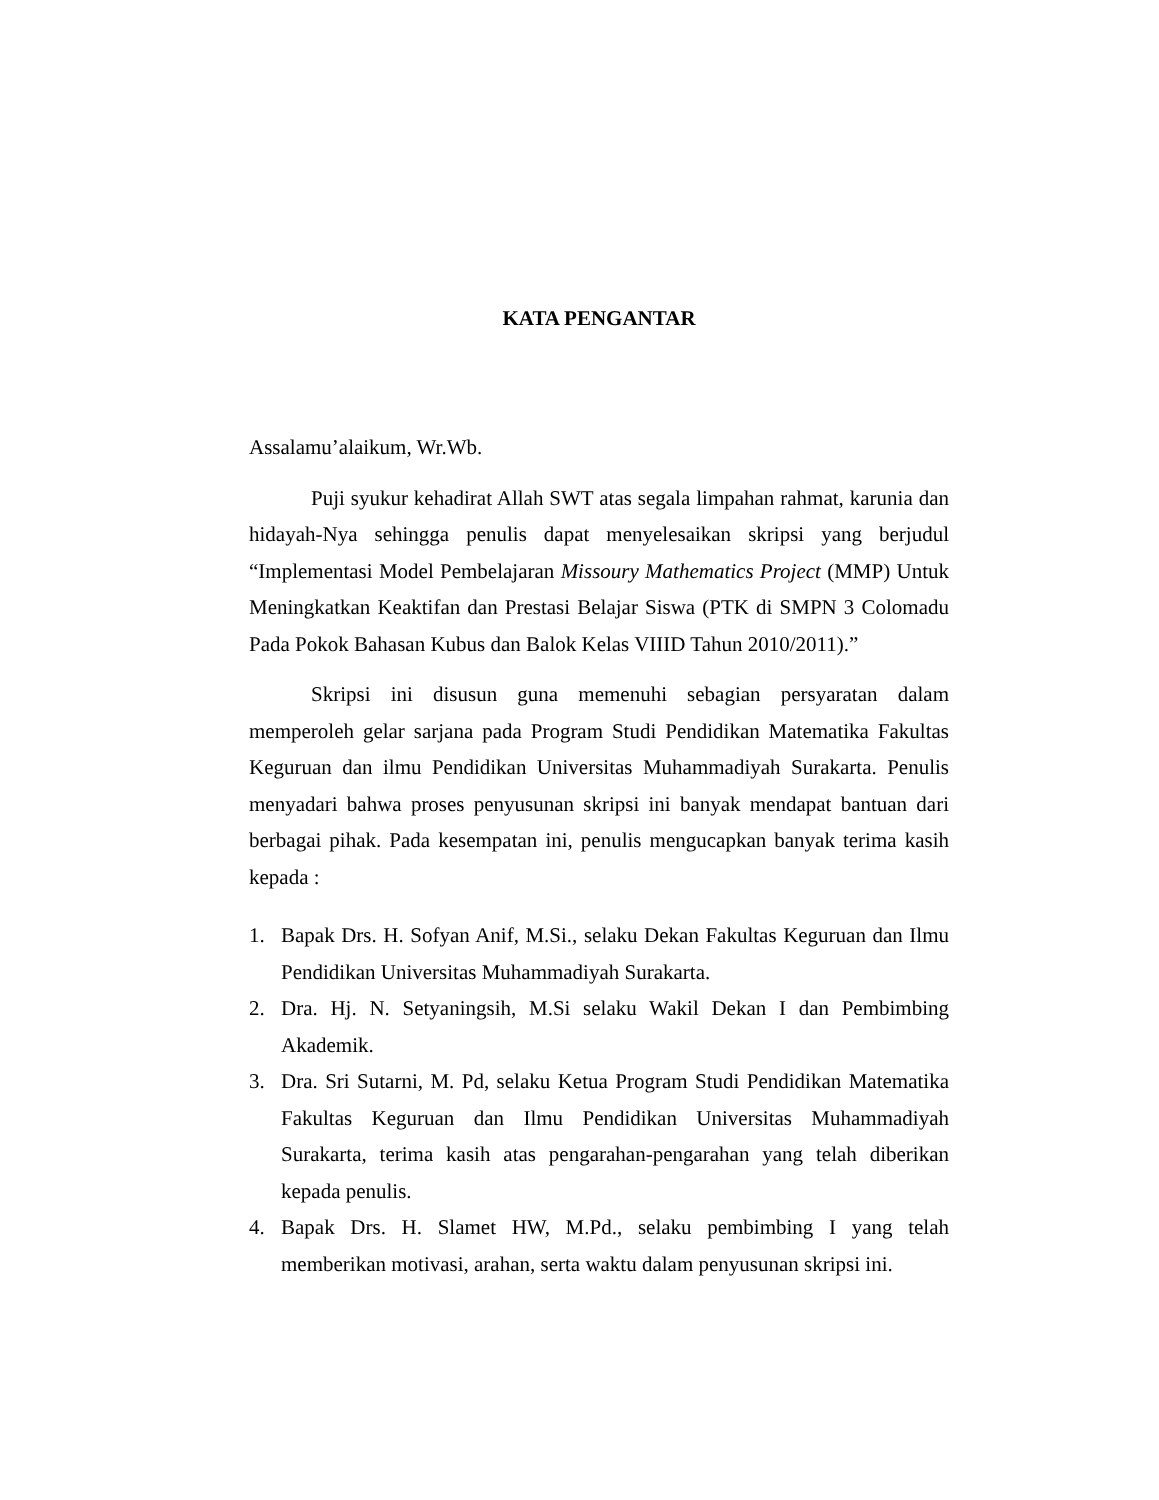KATA PENGANTAR
Assalamu’alaikum, Wr.Wb.
Puji syukur kehadirat Allah SWT atas segala limpahan rahmat, karunia dan hidayah-Nya sehingga penulis dapat menyelesaikan skripsi yang berjudul “Implementasi Model Pembelajaran Missoury Mathematics Project (MMP) Untuk Meningkatkan Keaktifan dan Prestasi Belajar Siswa (PTK di SMPN 3 Colomadu Pada Pokok Bahasan Kubus dan Balok Kelas VIIID Tahun 2010/2011).”
Skripsi ini disusun guna memenuhi sebagian persyaratan dalam memperoleh gelar sarjana pada Program Studi Pendidikan Matematika Fakultas Keguruan dan ilmu Pendidikan Universitas Muhammadiyah Surakarta. Penulis menyadari bahwa proses penyusunan skripsi ini banyak mendapat bantuan dari berbagai pihak. Pada kesempatan ini, penulis mengucapkan banyak terima kasih kepada :
1. Bapak Drs. H. Sofyan Anif, M.Si., selaku Dekan Fakultas Keguruan dan Ilmu Pendidikan Universitas Muhammadiyah Surakarta.
2. Dra. Hj. N. Setyaningsih, M.Si selaku Wakil Dekan I dan Pembimbing Akademik.
3. Dra. Sri Sutarni, M. Pd, selaku Ketua Program Studi Pendidikan Matematika Fakultas Keguruan dan Ilmu Pendidikan Universitas Muhammadiyah Surakarta, terima kasih atas pengarahan-pengarahan yang telah diberikan kepada penulis.
4. Bapak Drs. H. Slamet HW, M.Pd., selaku pembimbing I yang telah memberikan motivasi, arahan, serta waktu dalam penyusunan skripsi ini.